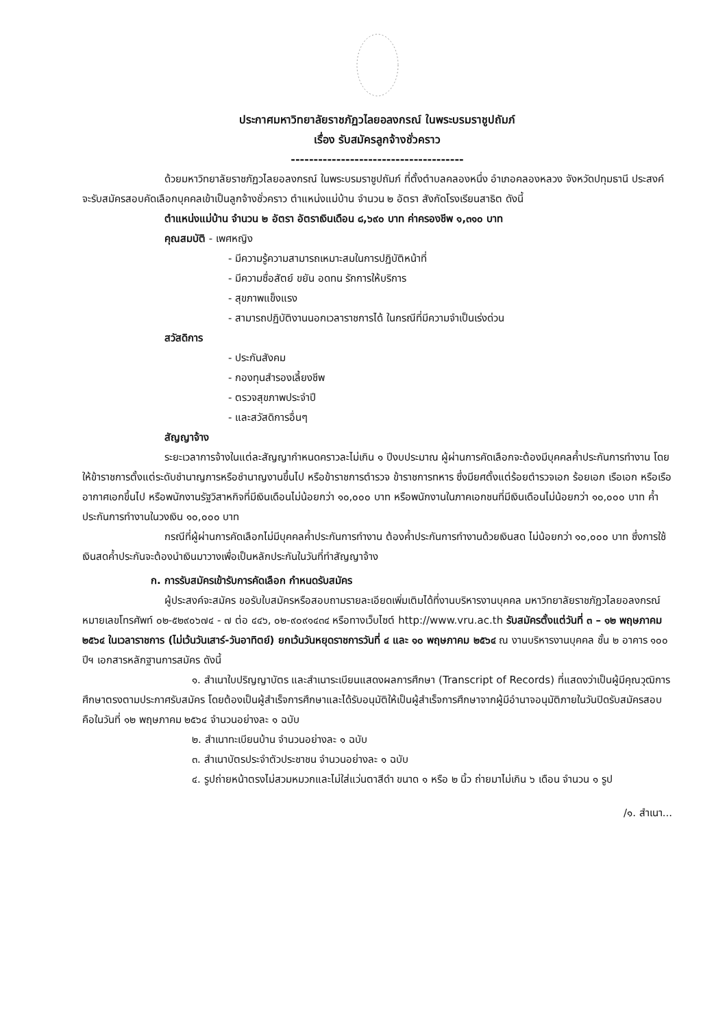ประกาศมหาวิทยาลัยราชภัฏวไลยอลงกรณ์ ในพระบรมราชูปถัมภ์
เรื่อง รับสมัครลูกจ้างชั่วคราว
--------------------------------------
ด้วยมหาวิทยาลัยราชภัฏวไลยอลงกรณ์ ในพระบรมราชูปถัมภ์ ที่ตั้งตำบลคลองหนึ่ง อำเภอคลองหลวง จังหวัดปทุมธานี ประสงค์จะรับสมัครสอบคัดเลือกบุคคลเข้าเป็นลูกจ้างชั่วคราว ตำแหน่งแม่บ้าน จำนวน ๒ อัตรา สังกัดโรงเรียนสาธิต ดังนี้
ตำแหน่งแม่บ้าน จำนวน ๒ อัตรา อัตราเงินเดือน ๘,๖๙๐ บาท ค่าครองชีพ ๑,๓๑๐ บาท
คุณสมบัติ - เพศหญิง
- มีความรู้ความสามารถเหมาะสมในการปฏิบัติหน้าที่
- มีความซื่อสัตย์ ขยัน อดทน รักการให้บริการ
- สุขภาพแข็งแรง
- สามารถปฏิบัติงานนอกเวลาราชการได้ ในกรณีที่มีความจำเป็นเร่งด่วน
สวัสดิการ
- ประกันสังคม
- กองทุนสำรองเลี้ยงชีพ
- ตรวจสุขภาพประจำปี
- และสวัสดิการอื่นๆ
สัญญาจ้าง
ระยะเวลาการจ้างในแต่ละสัญญากำหนดคราวละไม่เกิน ๑ ปีงบประมาณ ผู้ผ่านการคัดเลือกจะต้องมีบุคคลค้ำประกันการทำงาน โดยให้ข้าราชการตั้งแต่ระดับชำนาญการหรือชำนาญงานขึ้นไป หรือข้าราชการตำรวจ ข้าราชการทหาร ซึ่งมียศตั้งแต่ร้อยตำรวจเอก ร้อยเอก เรือเอก หรือเรืออากาศเอกขึ้นไป หรือพนักงานรัฐวิสาหกิจที่มีเงินเดือนไม่น้อยกว่า ๑๐,๐๐๐ บาท หรือพนักงานในภาคเอกชนที่มีเงินเดือนไม่น้อยกว่า ๑๐,๐๐๐ บาท ค้ำประกันการทำงานในวงเงิน ๑๐,๐๐๐ บาท
กรณีที่ผู้ผ่านการคัดเลือกไม่มีบุคคลค้ำประกันการทำงาน ต้องค้ำประกันการทำงานด้วยเงินสด ไม่น้อยกว่า ๑๐,๐๐๐ บาท ซึ่งการใช้เงินสดค้ำประกันจะต้องนำเงินมาวางเพื่อเป็นหลักประกันในวันที่ทำสัญญาจ้าง
ก. การรับสมัครเข้ารับการคัดเลือก กำหนดรับสมัคร
ผู้ประสงค์จะสมัคร ขอรับใบสมัครหรือสอบถามรายละเอียดเพิ่มเติมได้ที่งานบริหารงานบุคคล มหาวิทยาลัยราชภัฏวไลยอลงกรณ์ หมายเลขโทรศัพท์ ๐๒-๕๒๙๐๖๗๔ - ๗ ต่อ ๔๔๖, ๐๒-๙๐๙๑๔๓๔ หรือทางเว็บไซต์ http://www.vru.ac.th รับสมัครตั้งแต่วันที่ ๓ – ๑๒ พฤษภาคม ๒๕๖๔ ในเวลาราชการ (ไม่เว้นวันเสาร์-วันอาทิตย์) ยกเว้นวันหยุดราชการวันที่ ๔ และ ๑๐ พฤษภาคม ๒๕๖๔ ณ งานบริหารงานบุคคล ชั้น ๒ อาคาร ๑๐๐ ปีฯ เอกสารหลักฐานการสมัคร ดังนี้
๑. สำเนาใบปริญญาบัตร และสำเนาระเบียนแสดงผลการศึกษา (Transcript of Records) ที่แสดงว่าเป็นผู้มีคุณวุฒิการศึกษาตรงตามประกาศรับสมัคร โดยต้องเป็นผู้สำเร็จการศึกษาและได้รับอนุมัติให้เป็นผู้สำเร็จการศึกษาจากผู้มีอำนาจอนุมัติภายในวันปิดรับสมัครสอบคือในวันที่ ๑๒ พฤษภาคม ๒๕๖๔ จำนวนอย่างละ ๑ ฉบับ
๒. สำเนาทะเบียนบ้าน จำนวนอย่างละ ๑ ฉบับ
๓. สำเนาบัตรประจำตัวประชาชน จำนวนอย่างละ ๑ ฉบับ
๔. รูปถ่ายหน้าตรงไม่สวมหมวกและไม่ใส่แว่นตาสีดำ ขนาด ๑ หรือ ๒ นิ้ว ถ่ายมาไม่เกิน ๖ เดือน จำนวน ๑ รูป
/๑. สำเนา...